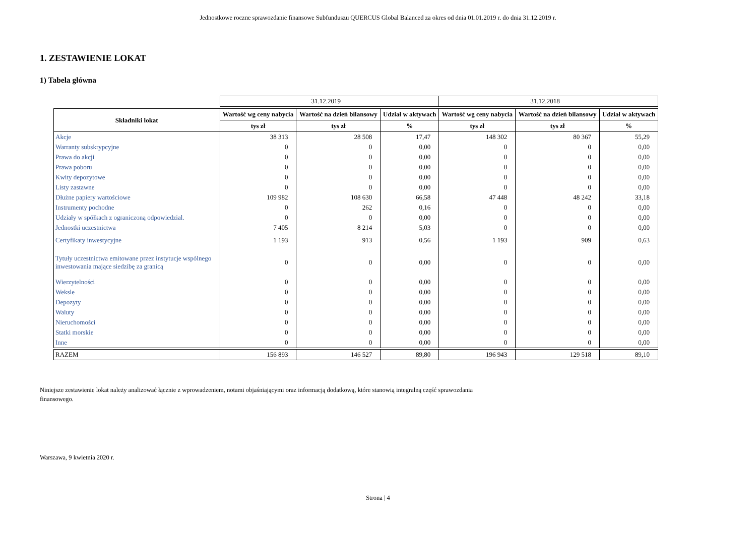Jednostkowe roczne sprawozdanie finansowe Subfunduszu QUERCUS Global Balanced za okres od dnia 01.01.2019 r. do dnia 31.12.2019 r.
1. ZESTAWIENIE LOKAT
1) Tabela główna
| | 31.12.2019 | | | 31.12.2018 | | |
| Składniki lokat | Wartość wg ceny nabycia | Wartość na dzień bilansowy | Udział w aktywach | Wartość wg ceny nabycia | Wartość na dzień bilansowy | Udział w aktywach |
| | tys zł | tys zł | % | tys zł | tys zł | % |
| Akcje | 38 313 | 28 508 | 17,47 | 148 302 | 80 367 | 55,29 |
| Warranty subskrypcyjne | 0 | 0 | 0,00 | 0 | 0 | 0,00 |
| Prawa do akcji | 0 | 0 | 0,00 | 0 | 0 | 0,00 |
| Prawa poboru | 0 | 0 | 0,00 | 0 | 0 | 0,00 |
| Kwity depozytowe | 0 | 0 | 0,00 | 0 | 0 | 0,00 |
| Listy zastawne | 0 | 0 | 0,00 | 0 | 0 | 0,00 |
| Dłużne papiery wartościowe | 109 982 | 108 630 | 66,58 | 47 448 | 48 242 | 33,18 |
| Instrumenty pochodne | 0 | 262 | 0,16 | 0 | 0 | 0,00 |
| Udziały w spółkach z ograniczoną odpowiedzial. | 0 | 0 | 0,00 | 0 | 0 | 0,00 |
| Jednostki uczestnictwa | 7 405 | 8 214 | 5,03 | 0 | 0 | 0,00 |
| Certyfikaty inwestycyjne | 1 193 | 913 | 0,56 | 1 193 | 909 | 0,63 |
| Tytuły uczestnictwa emitowane przez instytucje wspólnego inwestowania mające siedzibę za granicą | 0 | 0 | 0,00 | 0 | 0 | 0,00 |
| Wierzytelności | 0 | 0 | 0,00 | 0 | 0 | 0,00 |
| Weksle | 0 | 0 | 0,00 | 0 | 0 | 0,00 |
| Depozyty | 0 | 0 | 0,00 | 0 | 0 | 0,00 |
| Waluty | 0 | 0 | 0,00 | 0 | 0 | 0,00 |
| Nieruchomości | 0 | 0 | 0,00 | 0 | 0 | 0,00 |
| Statki morskie | 0 | 0 | 0,00 | 0 | 0 | 0,00 |
| Inne | 0 | 0 | 0,00 | 0 | 0 | 0,00 |
| RAZEM | 156 893 | 146 527 | 89,80 | 196 943 | 129 518 | 89,10 |
Niniejsze zestawienie lokat należy analizować łącznie z wprowadzeniem, notami objaśniającymi oraz informacją dodatkową, które stanowią integralną część sprawozdania finansowego.
Warszawa, 9 kwietnia 2020 r.
Strona | 4